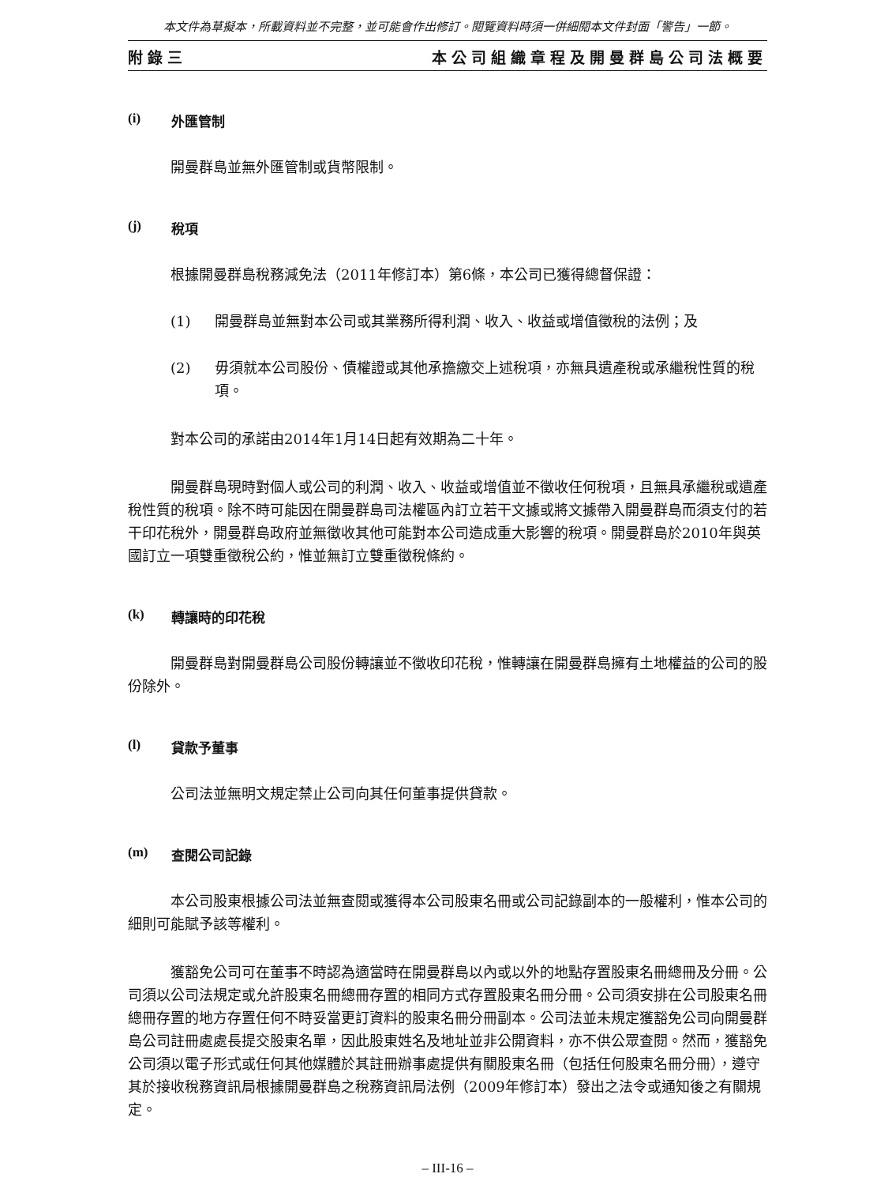本文件為草擬本，所載資料並不完整，並可能會作出修訂。閱覽資料時須一併細閱本文件封面「警告」一節。
附錄三 本公司組織章程及開曼群島公司法概要
(i) 外匯管制
開曼群島並無外匯管制或貨幣限制。
(j) 稅項
根據開曼群島稅務減免法（2011年修訂本）第6條，本公司已獲得總督保證：
(1) 開曼群島並無對本公司或其業務所得利潤、收入、收益或增值徵稅的法例；及
(2) 毋須就本公司股份、債權證或其他承擔繳交上述稅項，亦無具遺產稅或承繼稅性質的稅項。
對本公司的承諾由2014年1月14日起有效期為二十年。
開曼群島現時對個人或公司的利潤、收入、收益或增值並不徵收任何稅項，且無具承繼稅或遺產稅性質的稅項。除不時可能因在開曼群島司法權區內訂立若干文據或將文據帶入開曼群島而須支付的若干印花稅外，開曼群島政府並無徵收其他可能對本公司造成重大影響的稅項。開曼群島於2010年與英國訂立一項雙重徵稅公約，惟並無訂立雙重徵稅條約。
(k) 轉讓時的印花稅
開曼群島對開曼群島公司股份轉讓並不徵收印花稅，惟轉讓在開曼群島擁有土地權益的公司的股份除外。
(l) 貸款予董事
公司法並無明文規定禁止公司向其任何董事提供貸款。
(m) 查閱公司記錄
本公司股東根據公司法並無查閱或獲得本公司股東名冊或公司記錄副本的一般權利，惟本公司的細則可能賦予該等權利。
獲豁免公司可在董事不時認為適當時在開曼群島以內或以外的地點存置股東名冊總冊及分冊。公司須以公司法規定或允許股東名冊總冊存置的相同方式存置股東名冊分冊。公司須安排在公司股東名冊總冊存置的地方存置任何不時妥當更訂資料的股東名冊分冊副本。公司法並未規定獲豁免公司向開曼群島公司註冊處處長提交股東名單，因此股東姓名及地址並非公開資料，亦不供公眾查閱。然而，獲豁免公司須以電子形式或任何其他媒體於其註冊辦事處提供有關股東名冊（包括任何股東名冊分冊），遵守其於接收稅務資訊局根據開曼群島之稅務資訊局法例（2009年修訂本）發出之法令或通知後之有關規定。
– III-16 –